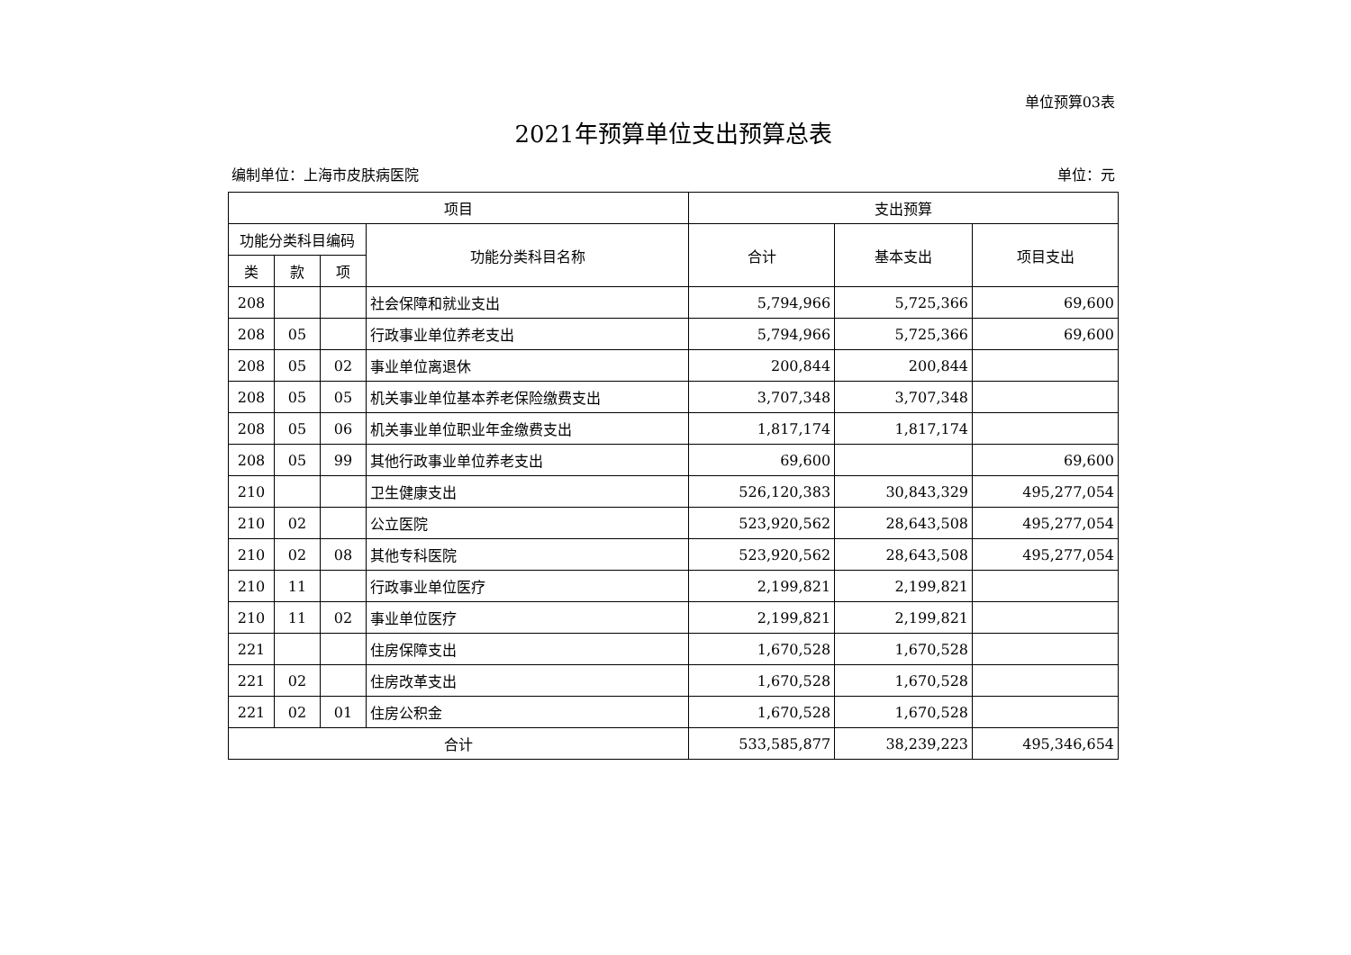单位预算03表
2021年预算单位支出预算总表
编制单位：上海市皮肤病医院 单位：元
| 项目 | | | | 支出预算 | | |
| --- | --- | --- | --- | --- | --- | --- |
| 功能分类科目编码 | | | 功能分类科目名称 | 合计 | 基本支出 | 项目支出 |
| 类 | 款 | 项 | | | | |
| 208 | | | 社会保障和就业支出 | 5,794,966 | 5,725,366 | 69,600 |
| 208 | 05 | | 行政事业单位养老支出 | 5,794,966 | 5,725,366 | 69,600 |
| 208 | 05 | 02 | 事业单位离退休 | 200,844 | 200,844 | |
| 208 | 05 | 05 | 机关事业单位基本养老保险缴费支出 | 3,707,348 | 3,707,348 | |
| 208 | 05 | 06 | 机关事业单位职业年金缴费支出 | 1,817,174 | 1,817,174 | |
| 208 | 05 | 99 | 其他行政事业单位养老支出 | 69,600 | | 69,600 |
| 210 | | | 卫生健康支出 | 526,120,383 | 30,843,329 | 495,277,054 |
| 210 | 02 | | 公立医院 | 523,920,562 | 28,643,508 | 495,277,054 |
| 210 | 02 | 08 | 其他专科医院 | 523,920,562 | 28,643,508 | 495,277,054 |
| 210 | 11 | | 行政事业单位医疗 | 2,199,821 | 2,199,821 | |
| 210 | 11 | 02 | 事业单位医疗 | 2,199,821 | 2,199,821 | |
| 221 | | | 住房保障支出 | 1,670,528 | 1,670,528 | |
| 221 | 02 | | 住房改革支出 | 1,670,528 | 1,670,528 | |
| 221 | 02 | 01 | 住房公积金 | 1,670,528 | 1,670,528 | |
| 合计 | | | | 533,585,877 | 38,239,223 | 495,346,654 |